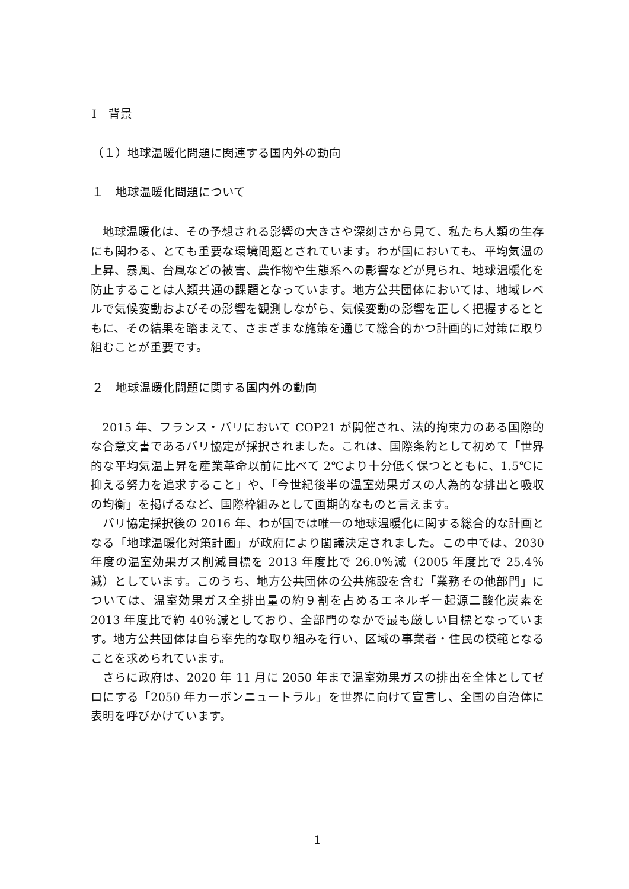Ⅰ　背景
（１）地球温暖化問題に関連する国内外の動向
１　地球温暖化問題について
地球温暖化は、その予想される影響の大きさや深刻さから見て、私たち人類の生存にも関わる、とても重要な環境問題とされています。わが国においても、平均気温の上昇、暴風、台風などの被害、農作物や生態系への影響などが見られ、地球温暖化を防止することは人類共通の課題となっています。地方公共団体においては、地域レベルで気候変動およびその影響を観測しながら、気候変動の影響を正しく把握するとともに、その結果を踏まえて、さまざまな施策を通じて総合的かつ計画的に対策に取り組むことが重要です。
２　地球温暖化問題に関する国内外の動向
2015 年、フランス・パリにおいて COP21 が開催され、法的拘束力のある国際的な合意文書であるパリ協定が採択されました。これは、国際条約として初めて「世界的な平均気温上昇を産業革命以前に比べて 2℃より十分低く保つとともに、1.5℃に抑える努力を追求すること」や、「今世紀後半の温室効果ガスの人為的な排出と吸収の均衡」を掲げるなど、国際枠組みとして画期的なものと言えます。
パリ協定採択後の 2016 年、わが国では唯一の地球温暖化に関する総合的な計画となる「地球温暖化対策計画」が政府により閣議決定されました。この中では、2030 年度の温室効果ガス削減目標を 2013 年度比で 26.0％減（2005 年度比で 25.4％減）としています。このうち、地方公共団体の公共施設を含む「業務その他部門」については、温室効果ガス全排出量の約９割を占めるエネルギー起源二酸化炭素を 2013 年度比で約 40％減としており、全部門のなかで最も厳しい目標となっています。地方公共団体は自ら率先的な取り組みを行い、区域の事業者・住民の模範となることを求められています。
さらに政府は、2020 年 11 月に 2050 年まで温室効果ガスの排出を全体としてゼロにする「2050 年カーボンニュートラル」を世界に向けて宣言し、全国の自治体に表明を呼びかけています。
1